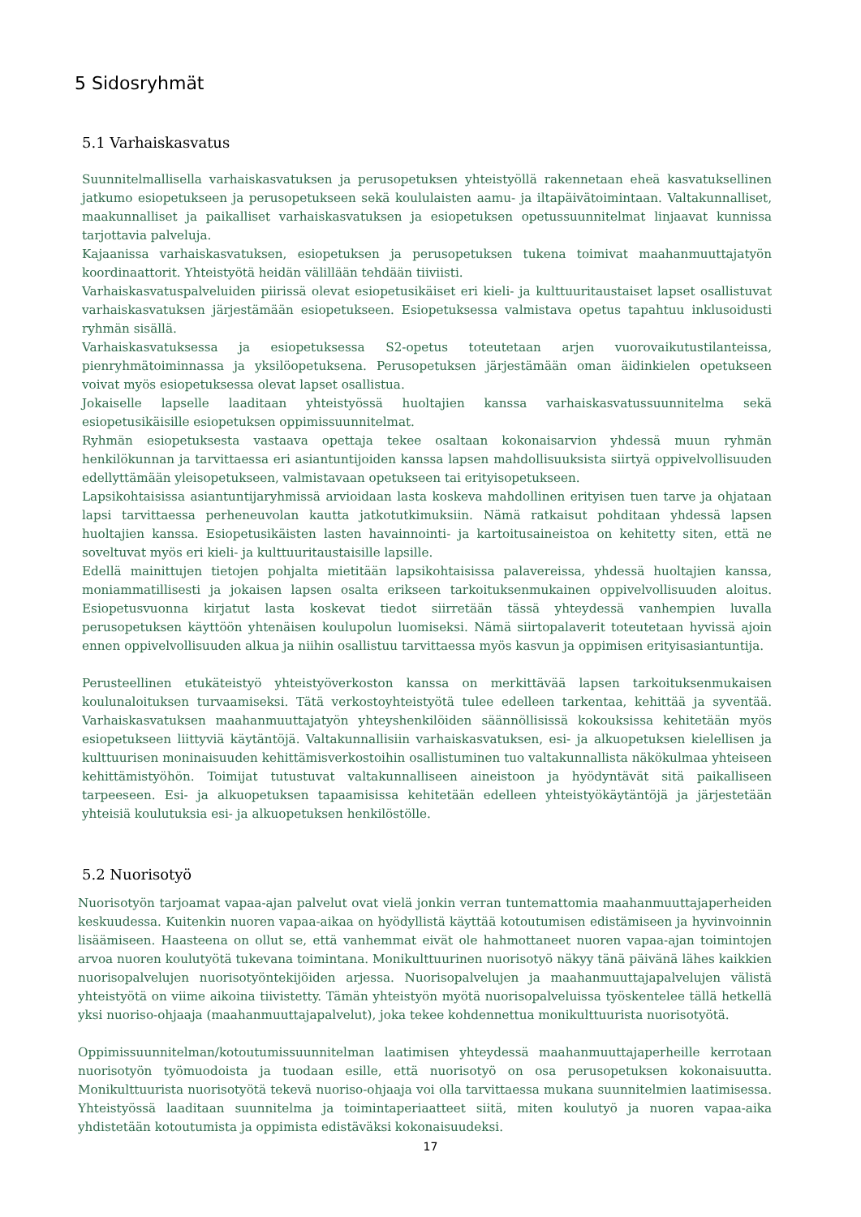5 Sidosryhmät
5.1 Varhaiskasvatus
Suunnitelmallisella varhaiskasvatuksen ja perusopetuksen yhteistyöllä rakennetaan eheä kasvatuksellinen jatkumo esiopetukseen ja perusopetukseen sekä koululaisten aamu- ja iltapäivätoimintaan. Valtakunnalliset, maakunnalliset ja paikalliset varhaiskasvatuksen ja esiopetuksen opetussuunnitelmat linjaavat kunnissa tarjottavia palveluja.
Kajaanissa varhaiskasvatuksen, esiopetuksen ja perusopetuksen tukena toimivat maahanmuuttajatyön koordinaattorit. Yhteistyötä heidän välillään tehdään tiiviisti.
Varhaiskasvatuspalveluiden piirissä olevat esiopetusikäiset eri kieli- ja kulttuuritaustaiset lapset osallistuvat varhaiskasvatuksen järjestämään esiopetukseen. Esiopetuksessa valmistava opetus tapahtuu inklusoidusti ryhmän sisällä.
Varhaiskasvatuksessa ja esiopetuksessa S2-opetus toteutetaan arjen vuorovaikutustilanteissa, pienryhmätoiminnassa ja yksilöopetuksena. Perusopetuksen järjestämään oman äidinkielen opetukseen voivat myös esiopetuksessa olevat lapset osallistua.
Jokaiselle lapselle laaditaan yhteistyössä huoltajien kanssa varhaiskasvatussuunnitelma sekä esiopetusikäisille esiopetuksen oppimissuunnitelmat.
Ryhmän esiopetuksesta vastaava opettaja tekee osaltaan kokonaisarvion yhdessä muun ryhmän henkilökunnan ja tarvittaessa eri asiantuntijoiden kanssa lapsen mahdollisuuksista siirtyä oppivelvollisuuden edellyttämään yleisopetukseen, valmistavaan opetukseen tai erityisopetukseen.
Lapsikohtaisissa asiantuntijaryhmissä arvioidaan lasta koskeva mahdollinen erityisen tuen tarve ja ohjataan lapsi tarvittaessa perheneuvolan kautta jatkotutkimuksiin. Nämä ratkaisut pohditaan yhdessä lapsen huoltajien kanssa. Esiopetusikäisten lasten havainnointi- ja kartoitusaineistoa on kehitetty siten, että ne soveltuvat myös eri kieli- ja kulttuuritaustaisille lapsille.
Edellä mainittujen tietojen pohjalta mietitään lapsikohtaisissa palavereissa, yhdessä huoltajien kanssa, moniammatillisesti ja jokaisen lapsen osalta erikseen tarkoituksenmukainen oppivelvollisuuden aloitus. Esiopetusvuonna kirjatut lasta koskevat tiedot siirretään tässä yhteydessä vanhempien luvalla perusopetuksen käyttöön yhtenäisen koulupolun luomiseksi. Nämä siirtopalaverit toteutetaan hyvissä ajoin ennen oppivelvollisuuden alkua ja niihin osallistuu tarvittaessa myös kasvun ja oppimisen erityisasiantuntija.
Perusteellinen etukäteistyö yhteistyöverkoston kanssa on merkittävää lapsen tarkoituksenmukaisen koulunaloituksen turvaamiseksi. Tätä verkostoyhteistyötä tulee edelleen tarkentaa, kehittää ja syventää. Varhaiskasvatuksen maahanmuuttajatyön yhteyshenkilöiden säännöllisissä kokouksissa kehitetään myös esiopetukseen liittyviä käytäntöjä. Valtakunnallisiin varhaiskasvatuksen, esi- ja alkuopetuksen kielellisen ja kulttuurisen moninaisuuden kehittämisverkostoihin osallistuminen tuo valtakunnallista näkökulmaa yhteiseen kehittämistyöhön. Toimijat tutustuvat valtakunnalliseen aineistoon ja hyödyntävät sitä paikalliseen tarpeeseen. Esi- ja alkuopetuksen tapaamisissa kehitetään edelleen yhteistyökäytäntöjä ja järjestetään yhteisiä koulutuksia esi- ja alkuopetuksen henkilöstölle.
5.2 Nuorisotyö
Nuorisotyön tarjoamat vapaa-ajan palvelut ovat vielä jonkin verran tuntemattomia maahanmuuttajaperheiden keskuudessa. Kuitenkin nuoren vapaa-aikaa on hyödyllistä käyttää kotoutumisen edistämiseen ja hyvinvoinnin lisäämiseen. Haasteena on ollut se, että vanhemmat eivät ole hahmottaneet nuoren vapaa-ajan toimintojen arvoa nuoren koulutyötä tukevana toimintana. Monikulttuurinen nuorisotyö näkyy tänä päivänä lähes kaikkien nuorisopalvelujen nuorisotyöntekijöiden arjessa. Nuorisopalvelujen ja maahanmuuttajapalvelujen välistä yhteistyötä on viime aikoina tiivistetty. Tämän yhteistyön myötä nuorisopalveluissa työskentelee tällä hetkellä yksi nuoriso-ohjaaja (maahanmuuttajapalvelut), joka tekee kohdennettua monikulttuurista nuorisotyötä.
Oppimissuunnitelman/kotoutumissuunnitelman laatimisen yhteydessä maahanmuuttajaperheille kerrotaan nuorisotyön työmuodoista ja tuodaan esille, että nuorisotyö on osa perusopetuksen kokonaisuutta. Monikulttuurista nuorisotyötä tekevä nuoriso-ohjaaja voi olla tarvittaessa mukana suunnitelmien laatimisessa. Yhteistyössä laaditaan suunnitelma ja toimintaperiaatteet siitä, miten koulutyö ja nuoren vapaa-aika yhdistetään kotoutumista ja oppimista edistäväksi kokonaisuudeksi.
17